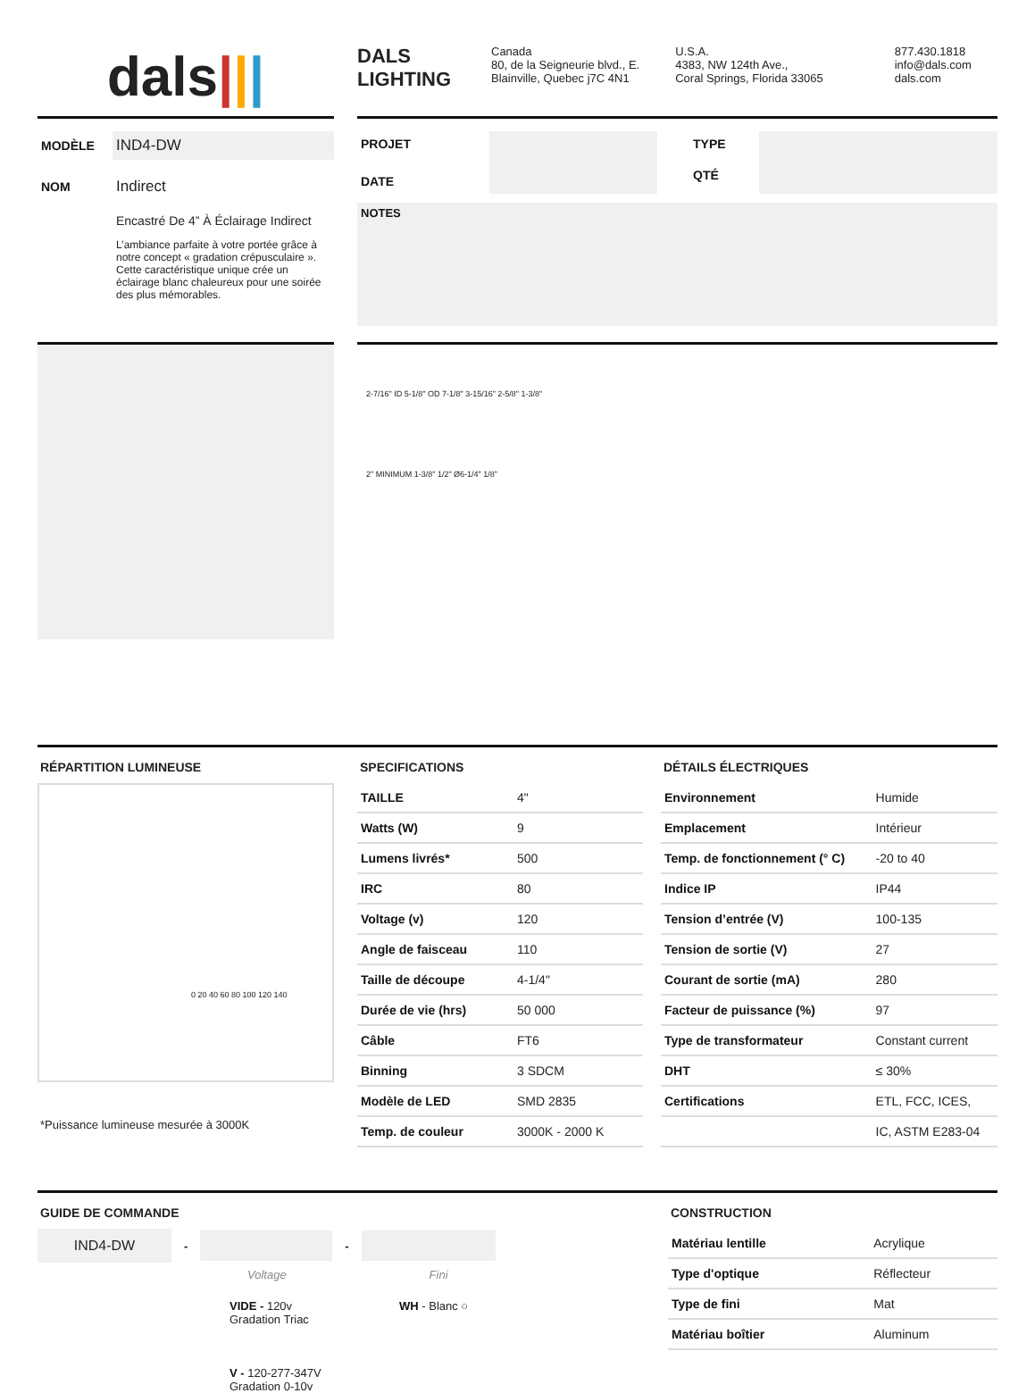dals|||
DALS
LIGHTING
Canada
80, de la Seigneurie blvd., E.
Blainville, Quebec j7C 4N1
U.S.A.
4383, NW 124th Ave.,
Coral Springs, Florida 33065
877.430.1818
info@dals.com
dals.com
| MODÈLE | IND4-DW |
| NOM | Indirect |
| | Encastré De 4” À Éclairage Indirect L’ambiance parfaite à votre portée grâce à notre concept « gradation crépusculaire ». Cette caractéristique unique crée un éclairage blanc chaleureux pour une soirée des plus mémorables. |
| PROJET | | TYPE | |
| DATE | | QTÉ | |
NOTES
2-7/16" ID 5-1/8" OD 7-1/8" 3-15/16" 2-5/8" 1-3/8"
2" MINIMUM 1-3/8" 1/2" Ø6-1/4" 1/8"
RÉPARTITION LUMINEUSE
0 20 40 60 80 100 120 140
*Puissance lumineuse mesurée à 3000K
SPECIFICATIONS
| TAILLE | 4" |
| Watts (W) | 9 |
| Lumens livrés* | 500 |
| IRC | 80 |
| Voltage (v) | 120 |
| Angle de faisceau | 110 |
| Taille de découpe | 4-1/4" |
| Durée de vie (hrs) | 50 000 |
| Câble | FT6 |
| Binning | 3 SDCM |
| Modèle de LED | SMD 2835 |
| Temp. de couleur | 3000K - 2000 K |
DÉTAILS ÉLECTRIQUES
| Environnement | Humide |
| Emplacement | Intérieur |
| Temp. de fonctionnement (° C) | -20 to 40 |
| Indice IP | IP44 |
| Tension d’entrée (V) | 100-135 |
| Tension de sortie (V) | 27 |
| Courant de sortie (mA) | 280 |
| Facteur de puissance (%) | 97 |
| Type de transformateur | Constant current |
| DHT | ≤ 30% |
| Certifications | ETL, FCC, ICES, |
| | IC, ASTM E283-04 |
GUIDE DE COMMANDE
IND4-DW
- -
Voltage Fini
VIDE - 120v
Gradation Triac
V - 120-277-347V
Gradation 0-10v
WH - Blanc ○
CONSTRUCTION
| Matériau lentille | Acrylique |
| Type d'optique | Réflecteur |
| Type de fini | Mat |
| Matériau boîtier | Aluminum |